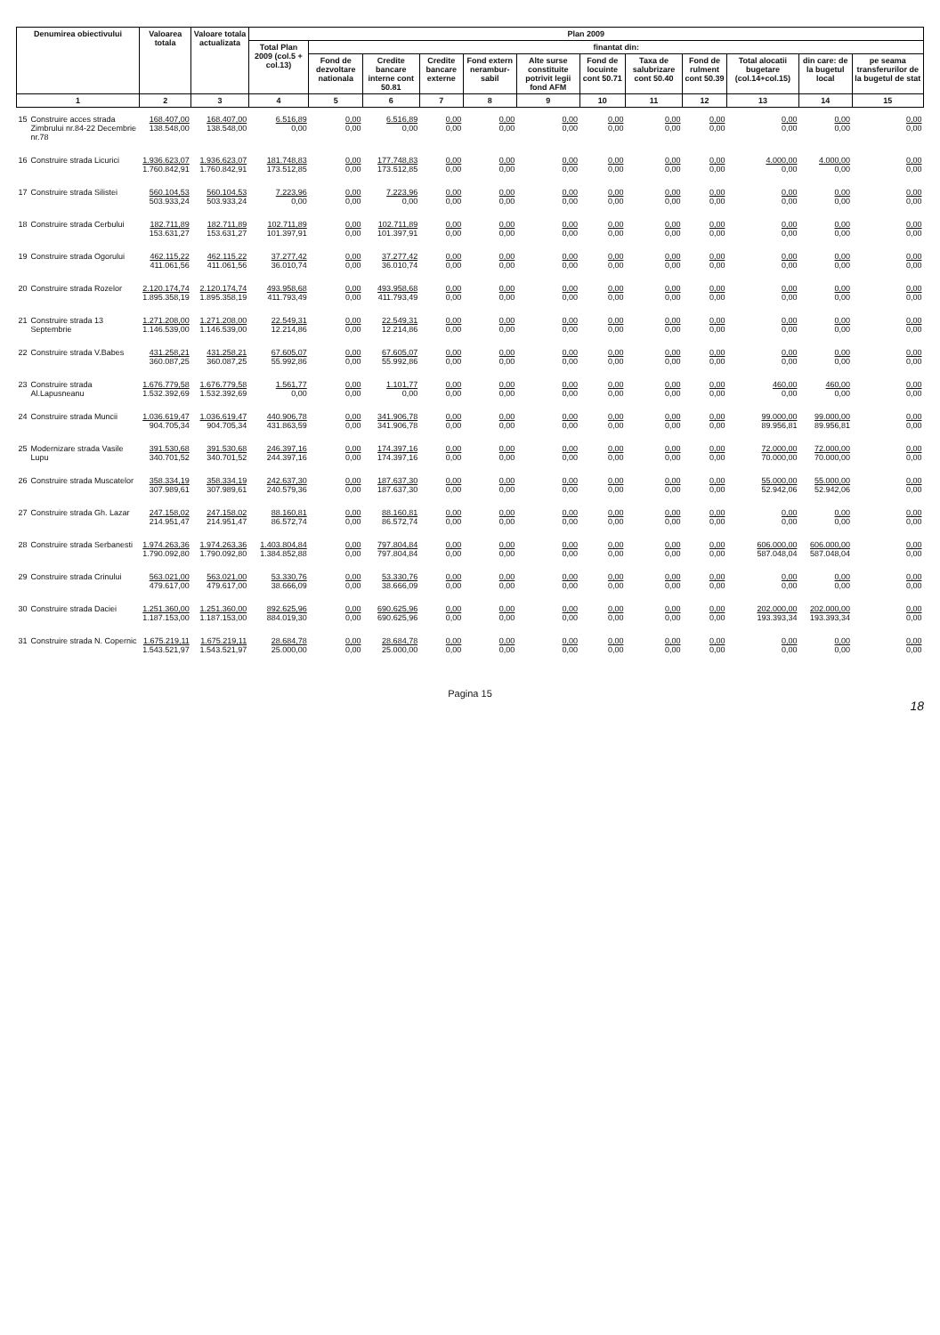| Denumirea obiectivului | | Valoarea totala | Valoare totala actualizata | Plan 2009 | | | | | | | | | | | |
| --- | --- | --- | --- | --- | --- | --- | --- | --- | --- | --- | --- | --- | --- | --- | --- |
| | | | | Total Plan 2009 (col.5 + col.13) | finantat din: | | | | | | | | | | |
| | | | | | Fond de dezvoltare nationala | Credite bancare interne cont 50.81 | Credite bancare externe | Fond extern nerambur-sabil | Alte surse constituite potrivit legii fond AFM | Fond de locuinte cont 50.71 | Taxa de salubrizare cont 50.40 | Fond de rulment cont 50.39 | Total alocatii bugetare (col.14+col.15) | din care: de la bugetul local | pe seama transferurilor de la bugetul de stat |
| 1 | | 2 | 3 | 4 | 5 | 6 | 7 | 8 | 9 | 10 | 11 | 12 | 13 | 14 | 15 |
| 15 | Construire acces strada Zimbrului nr.84-22 Decembrie nr.78 | 168.407,00 138.548,00 | 168.407,00 138.548,00 | 6.516,89 0,00 | 0,00 0,00 | 6.516,89 0,00 | 0,00 0,00 | 0,00 0,00 | 0,00 0,00 | 0,00 0,00 | 0,00 0,00 | 0,00 0,00 | 0,00 0,00 | 0,00 0,00 | 0,00 0,00 |
| 16 | Construire strada Licurici | 1.936.623,07 1.760.842,91 | 1.936.623,07 1.760.842,91 | 181.748,83 173.512,85 | 0,00 0,00 | 177.748,83 173.512,85 | 0,00 0,00 | 0,00 0,00 | 0,00 0,00 | 0,00 0,00 | 0,00 0,00 | 0,00 0,00 | 4.000,00 0,00 | 4.000,00 0,00 | 0,00 0,00 |
| 17 | Construire strada Silistei | 560.104,53 503.933,24 | 560.104,53 503.933,24 | 7.223,96 0,00 | 0,00 0,00 | 7.223,96 0,00 | 0,00 0,00 | 0,00 0,00 | 0,00 0,00 | 0,00 0,00 | 0,00 0,00 | 0,00 0,00 | 0,00 0,00 | 0,00 0,00 | 0,00 0,00 |
| 18 | Construire strada Cerbului | 182.711,89 153.631,27 | 182.711,89 153.631,27 | 102.711,89 101.397,91 | 0,00 0,00 | 102.711,89 101.397,91 | 0,00 0,00 | 0,00 0,00 | 0,00 0,00 | 0,00 0,00 | 0,00 0,00 | 0,00 0,00 | 0,00 0,00 | 0,00 0,00 | 0,00 0,00 |
| 19 | Construire strada Ogorului | 462.115,22 411.061,56 | 462.115,22 411.061,56 | 37.277,42 36.010,74 | 0,00 0,00 | 37.277,42 36.010,74 | 0,00 0,00 | 0,00 0,00 | 0,00 0,00 | 0,00 0,00 | 0,00 0,00 | 0,00 0,00 | 0,00 0,00 | 0,00 0,00 | 0,00 0,00 |
| 20 | Construire strada Rozelor | 2.120.174,74 1.895.358,19 | 2.120.174,74 1.895.358,19 | 493.958,68 411.793,49 | 0,00 0,00 | 493.958,68 411.793,49 | 0,00 0,00 | 0,00 0,00 | 0,00 0,00 | 0,00 0,00 | 0,00 0,00 | 0,00 0,00 | 0,00 0,00 | 0,00 0,00 | 0,00 0,00 |
| 21 | Construire strada 13 Septembrie | 1.271.208,00 1.146.539,00 | 1.271.208,00 1.146.539,00 | 22.549,31 12.214,86 | 0,00 0,00 | 22.549,31 12.214,86 | 0,00 0,00 | 0,00 0,00 | 0,00 0,00 | 0,00 0,00 | 0,00 0,00 | 0,00 0,00 | 0,00 0,00 | 0,00 0,00 | 0,00 0,00 |
| 22 | Construire strada V.Babes | 431.258,21 360.087,25 | 431.258,21 360.087,25 | 67.605,07 55.992,86 | 0,00 0,00 | 67.605,07 55.992,86 | 0,00 0,00 | 0,00 0,00 | 0,00 0,00 | 0,00 0,00 | 0,00 0,00 | 0,00 0,00 | 0,00 0,00 | 0,00 0,00 | 0,00 0,00 |
| 23 | Construire strada Al.Lapusneanu | 1.676.779,58 1.532.392,69 | 1.676.779,58 1.532.392,69 | 1.561,77 0,00 | 0,00 0,00 | 1.101,77 0,00 | 0,00 0,00 | 0,00 0,00 | 0,00 0,00 | 0,00 0,00 | 0,00 0,00 | 0,00 0,00 | 460,00 0,00 | 460,00 0,00 | 0,00 0,00 |
| 24 | Construire strada Muncii | 1.036.619,47 904.705,34 | 1.036.619,47 904.705,34 | 440.906,78 431.863,59 | 0,00 0,00 | 341.906,78 341.906,78 | 0,00 0,00 | 0,00 0,00 | 0,00 0,00 | 0,00 0,00 | 0,00 0,00 | 0,00 0,00 | 99.000,00 89.956,81 | 99.000,00 89.956,81 | 0,00 0,00 |
| 25 | Modernizare strada Vasile Lupu | 391.530,68 340.701,52 | 391.530,68 340.701,52 | 246.397,16 244.397,16 | 0,00 0,00 | 174.397,16 174.397,16 | 0,00 0,00 | 0,00 0,00 | 0,00 0,00 | 0,00 0,00 | 0,00 0,00 | 0,00 0,00 | 72.000,00 70.000,00 | 72.000,00 70.000,00 | 0,00 0,00 |
| 26 | Construire strada Muscatelor | 358.334,19 307.989,61 | 358.334,19 307.989,61 | 242.637,30 240.579,36 | 0,00 0,00 | 187.637,30 187.637,30 | 0,00 0,00 | 0,00 0,00 | 0,00 0,00 | 0,00 0,00 | 0,00 0,00 | 0,00 0,00 | 55.000,00 52.942,06 | 55.000,00 52.942,06 | 0,00 0,00 |
| 27 | Construire strada Gh. Lazar | 247.158,02 214.951,47 | 247.158,02 214.951,47 | 88.160,81 86.572,74 | 0,00 0,00 | 88.160,81 86.572,74 | 0,00 0,00 | 0,00 0,00 | 0,00 0,00 | 0,00 0,00 | 0,00 0,00 | 0,00 0,00 | 0,00 0,00 | 0,00 0,00 | 0,00 0,00 |
| 28 | Construire strada Serbanesti | 1.974.263,36 1.790.092,80 | 1.974.263,36 1.790.092,80 | 1.403.804,84 1.384.852,88 | 0,00 0,00 | 797.804,84 797.804,84 | 0,00 0,00 | 0,00 0,00 | 0,00 0,00 | 0,00 0,00 | 0,00 0,00 | 0,00 0,00 | 606.000,00 587.048,04 | 606.000,00 587.048,04 | 0,00 0,00 |
| 29 | Construire strada Crinului | 563.021,00 479.617,00 | 563.021,00 479.617,00 | 53.330,76 38.666,09 | 0,00 0,00 | 53.330,76 38.666,09 | 0,00 0,00 | 0,00 0,00 | 0,00 0,00 | 0,00 0,00 | 0,00 0,00 | 0,00 0,00 | 0,00 0,00 | 0,00 0,00 | 0,00 0,00 |
| 30 | Construire strada Daciei | 1.251.360,00 1.187.153,00 | 1.251.360,00 1.187.153,00 | 892.625,96 884.019,30 | 0,00 0,00 | 690.625,96 690.625,96 | 0,00 0,00 | 0,00 0,00 | 0,00 0,00 | 0,00 0,00 | 0,00 0,00 | 0,00 0,00 | 202.000,00 193.393,34 | 202.000,00 193.393,34 | 0,00 0,00 |
| 31 | Construire strada N. Copernic | 1.675.219,11 1.543.521,97 | 1.675.219,11 1.543.521,97 | 28.684,78 25.000,00 | 0,00 0,00 | 28.684,78 25.000,00 | 0,00 0,00 | 0,00 0,00 | 0,00 0,00 | 0,00 0,00 | 0,00 0,00 | 0,00 0,00 | 0,00 0,00 | 0,00 0,00 | 0,00 0,00 |
Pagina 15
18